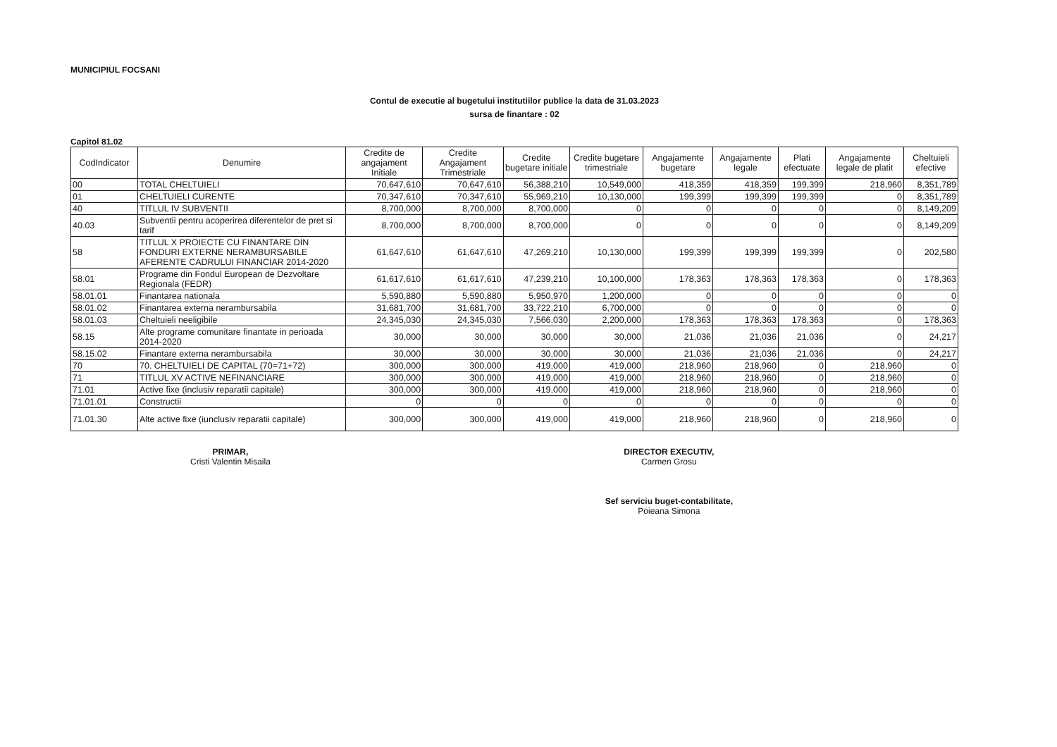MUNICIPIUL FOCSANI
Contul de executie al bugetului institutiilor publice la data de 31.03.2023
sursa de finantare : 02
Capitol 81.02
| CodIndicator | Denumire | Credite de angajament Initiale | Credite Angajament Trimestriale | Credite bugetare initiale | Credite bugetare trimestriale | Angajamente bugetare | Angajamente legale | Plati efectuate | Angajamente legale de platit | Cheltuieli efective |
| --- | --- | --- | --- | --- | --- | --- | --- | --- | --- | --- |
| 00 | TOTAL CHELTUIELI | 70,647,610 | 70,647,610 | 56,388,210 | 10,549,000 | 418,359 | 418,359 | 199,399 | 218,960 | 8,351,789 |
| 01 | CHELTUIELI CURENTE | 70,347,610 | 70,347,610 | 55,969,210 | 10,130,000 | 199,399 | 199,399 | 199,399 | 0 | 8,351,789 |
| 40 | TITLUL IV SUBVENTII | 8,700,000 | 8,700,000 | 8,700,000 | 0 | 0 | 0 | 0 | 0 | 8,149,209 |
| 40.03 | Subventii pentru acoperirea diferentelor de pret si tarif | 8,700,000 | 8,700,000 | 8,700,000 | 0 | 0 | 0 | 0 | 0 | 8,149,209 |
| 58 | TITLUL X PROIECTE CU FINANTARE DIN FONDURI EXTERNE NERAMBURSABILE AFERENTE CADRULUI FINANCIAR 2014-2020 | 61,647,610 | 61,647,610 | 47,269,210 | 10,130,000 | 199,399 | 199,399 | 199,399 | 0 | 202,580 |
| 58.01 | Programe din Fondul European de Dezvoltare Regionala (FEDR) | 61,617,610 | 61,617,610 | 47,239,210 | 10,100,000 | 178,363 | 178,363 | 178,363 | 0 | 178,363 |
| 58.01.01 | Finantarea nationala | 5,590,880 | 5,590,880 | 5,950,970 | 1,200,000 | 0 | 0 | 0 | 0 | 0 |
| 58.01.02 | Finantarea externa nerambursabila | 31,681,700 | 31,681,700 | 33,722,210 | 6,700,000 | 0 | 0 | 0 | 0 | 0 |
| 58.01.03 | Cheltuieli neeligibile | 24,345,030 | 24,345,030 | 7,566,030 | 2,200,000 | 178,363 | 178,363 | 178,363 | 0 | 178,363 |
| 58.15 | Alte programe comunitare finantate in perioada 2014-2020 | 30,000 | 30,000 | 30,000 | 30,000 | 21,036 | 21,036 | 21,036 | 0 | 24,217 |
| 58.15.02 | Finantare externa nerambursabila | 30,000 | 30,000 | 30,000 | 30,000 | 21,036 | 21,036 | 21,036 | 0 | 24,217 |
| 70 | 70. CHELTUIELI DE CAPITAL (70=71+72) | 300,000 | 300,000 | 419,000 | 419,000 | 218,960 | 218,960 | 0 | 218,960 | 0 |
| 71 | TITLUL XV ACTIVE NEFINANCIARE | 300,000 | 300,000 | 419,000 | 419,000 | 218,960 | 218,960 | 0 | 218,960 | 0 |
| 71.01 | Active fixe (inclusiv reparatii capitale) | 300,000 | 300,000 | 419,000 | 419,000 | 218,960 | 218,960 | 0 | 218,960 | 0 |
| 71.01.01 | Constructii | 0 | 0 | 0 | 0 | 0 | 0 | 0 | 0 | 0 |
| 71.01.30 | Alte active fixe (iunclusiv reparatii capitale) | 300,000 | 300,000 | 419,000 | 419,000 | 218,960 | 218,960 | 0 | 218,960 | 0 |
PRIMAR,
Cristi Valentin Misaila
DIRECTOR EXECUTIV,
Carmen Grosu
Sef serviciu buget-contabilitate,
Poieana Simona